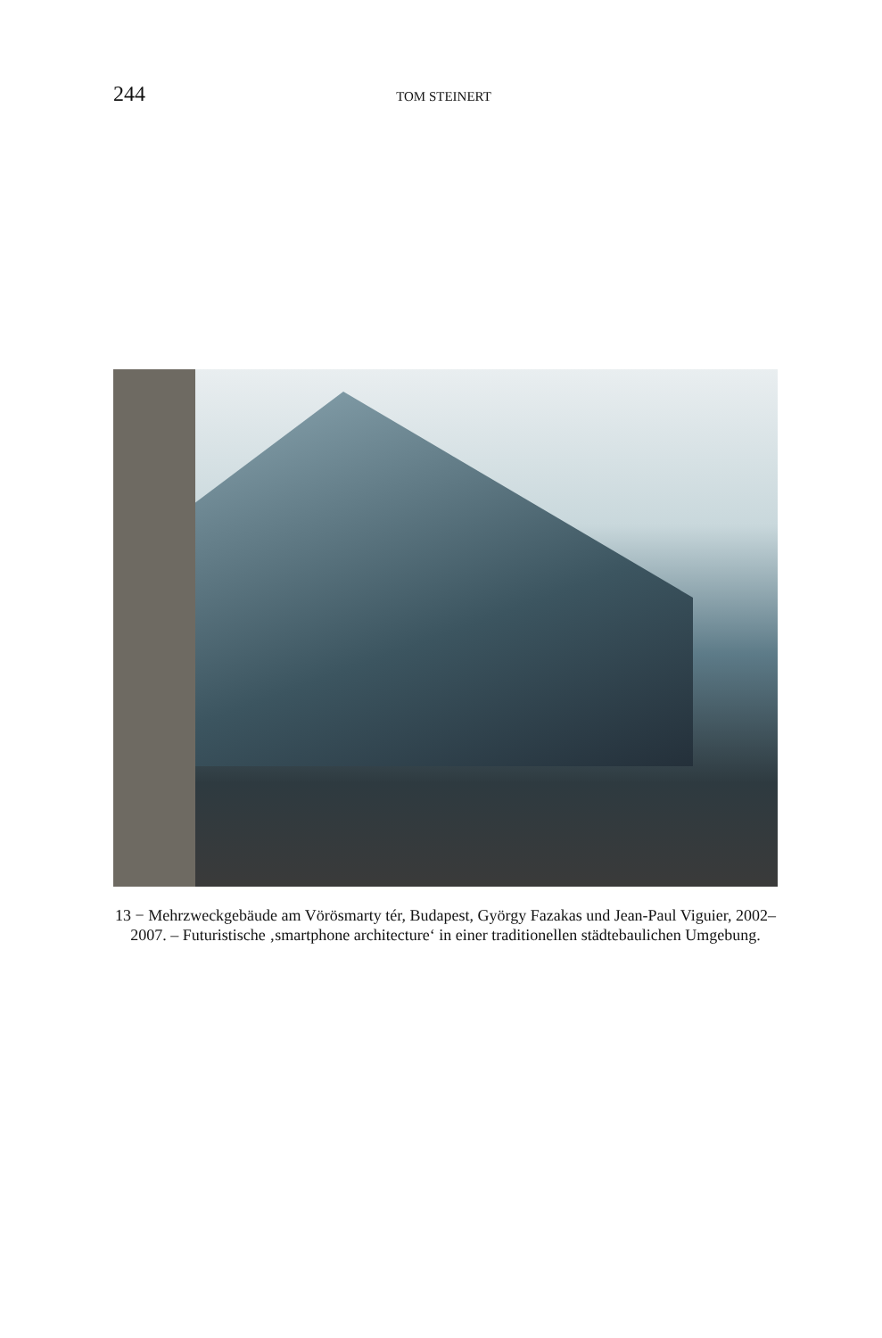244 TOM STEINERT
13 − Mehrzweckgebäude am Vörösmarty tér, Budapest, György Fazakas und Jean-Paul Viguier, 2002–2007. – Futuristische ‚smartphone architecture‘ in einer traditionellen städtebaulichen Umgebung.